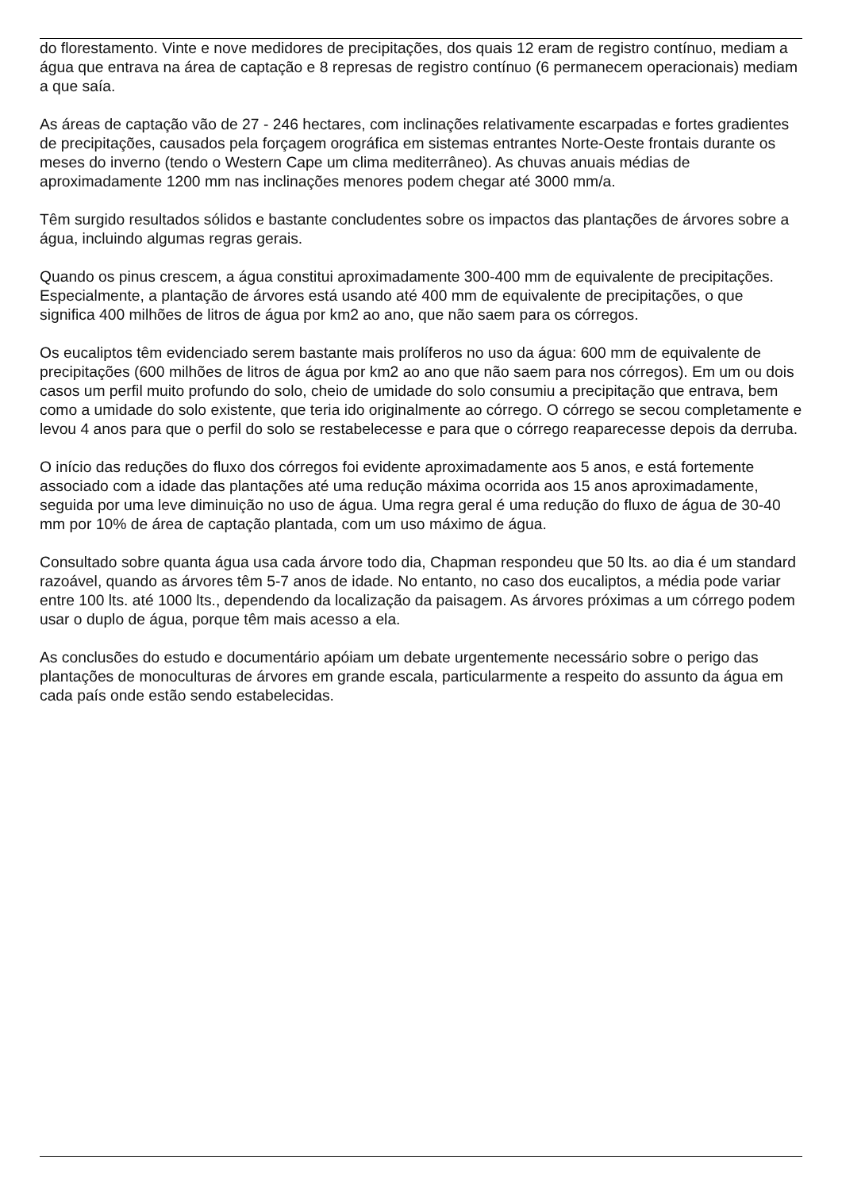do florestamento. Vinte e nove medidores de precipitações, dos quais 12 eram de registro contínuo, mediam a água que entrava na área de captação e 8 represas de registro contínuo (6 permanecem operacionais) mediam a que saía.
As áreas de captação vão de 27 - 246 hectares, com inclinações relativamente escarpadas e fortes gradientes de precipitações, causados pela forçagem orográfica em sistemas entrantes Norte-Oeste frontais durante os meses do inverno (tendo o Western Cape um clima mediterrâneo). As chuvas anuais médias de aproximadamente 1200 mm nas inclinações menores podem chegar até 3000 mm/a.
Têm surgido resultados sólidos e bastante concludentes sobre os impactos das plantações de árvores sobre a água, incluindo algumas regras gerais.
Quando os pinus crescem, a água constitui aproximadamente 300-400 mm de equivalente de precipitações. Especialmente, a plantação de árvores está usando até 400 mm de equivalente de precipitações, o que significa 400 milhões de litros de água por km2 ao ano, que não saem para os córregos.
Os eucaliptos têm evidenciado serem bastante mais prolíferos no uso da água: 600 mm de equivalente de precipitações (600 milhões de litros de água por km2 ao ano que não saem para nos córregos). Em um ou dois casos um perfil muito profundo do solo, cheio de umidade do solo consumiu a precipitação que entrava, bem como a umidade do solo existente, que teria ido originalmente ao córrego. O córrego se secou completamente e levou 4 anos para que o perfil do solo se restabelecesse e para que o córrego reaparecesse depois da derruba.
O início das reduções do fluxo dos córregos foi evidente aproximadamente aos 5 anos, e está fortemente associado com a idade das plantações até uma redução máxima ocorrida aos 15 anos aproximadamente, seguida por uma leve diminuição no uso de água. Uma regra geral é uma redução do fluxo de água de 30-40 mm por 10% de área de captação plantada, com um uso máximo de água.
Consultado sobre quanta água usa cada árvore todo dia, Chapman respondeu que 50 lts. ao dia é um standard razoável, quando as árvores têm 5-7 anos de idade. No entanto, no caso dos eucaliptos, a média pode variar entre 100 lts. até 1000 lts., dependendo da localização da paisagem. As árvores próximas a um córrego podem usar o duplo de água, porque têm mais acesso a ela.
As conclusões do estudo e documentário apóiam um debate urgentemente necessário sobre o perigo das plantações de monoculturas de árvores em grande escala, particularmente a respeito do assunto da água em cada país onde estão sendo estabelecidas.